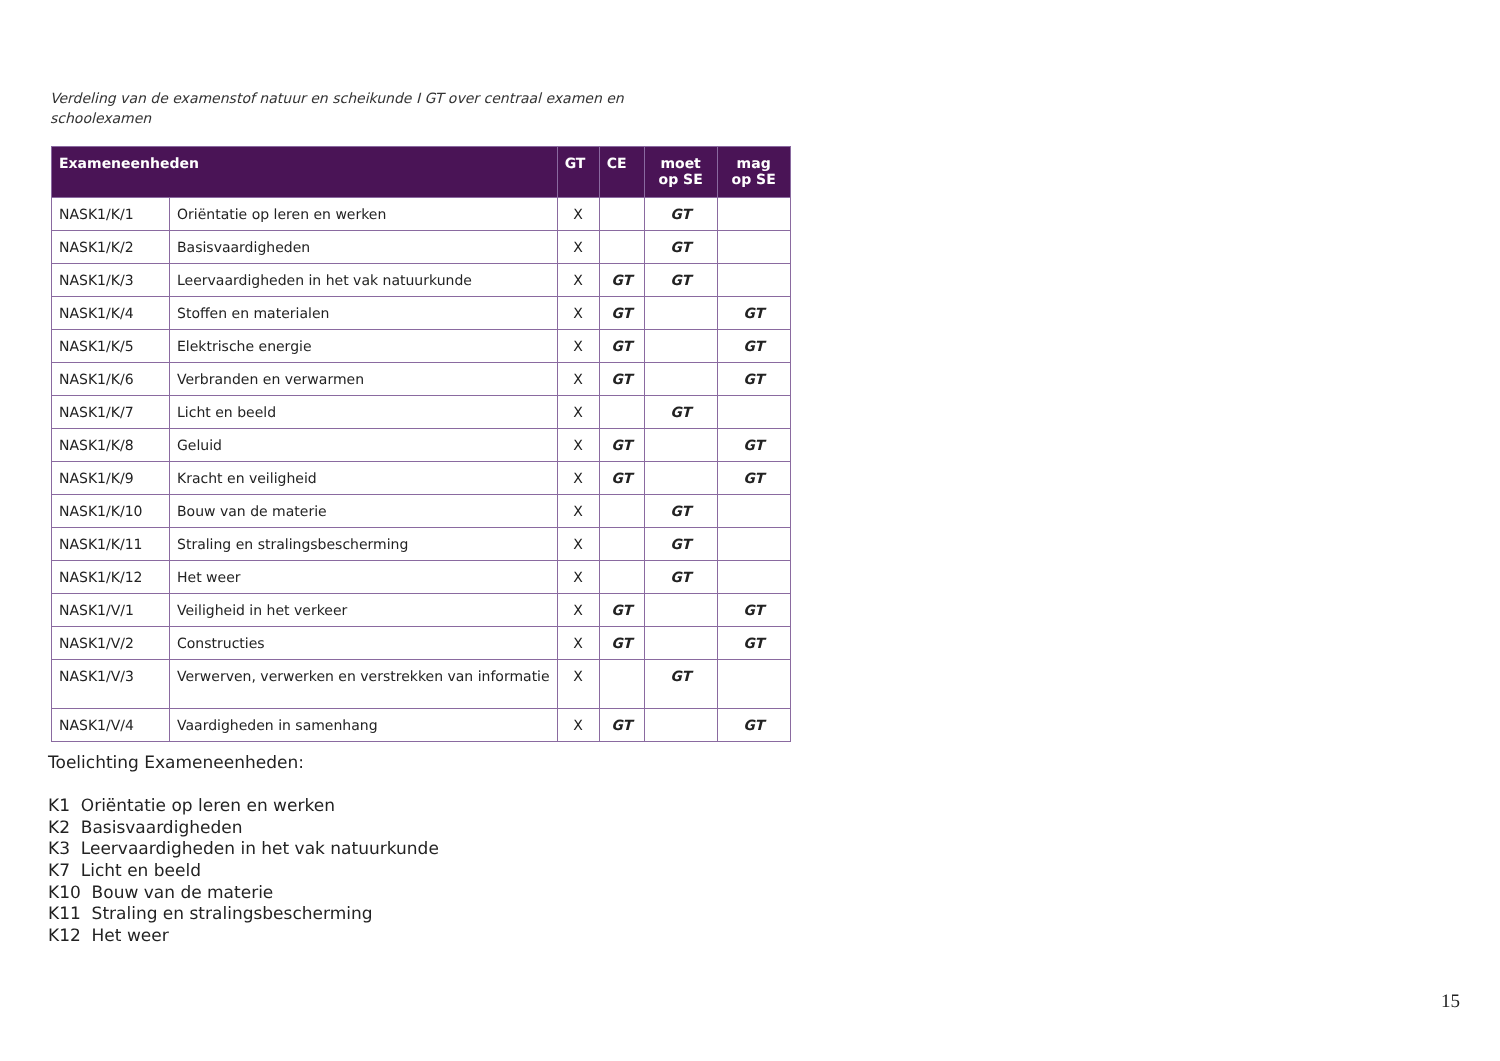Verdeling van de examenstof natuur en scheikunde I GT over centraal examen en schoolexamen
| Exameneenheden | | GT | CE | moet op SE | mag op SE |
| --- | --- | --- | --- | --- | --- |
| NASK1/K/1 | Oriëntatie op leren en werken | X | | GT | |
| NASK1/K/2 | Basisvaardigheden | X | | GT | |
| NASK1/K/3 | Leervaardigheden in het vak natuurkunde | X | GT | GT | |
| NASK1/K/4 | Stoffen en materialen | X | GT | | GT |
| NASK1/K/5 | Elektrische energie | X | GT | | GT |
| NASK1/K/6 | Verbranden en verwarmen | X | GT | | GT |
| NASK1/K/7 | Licht en beeld | X | | GT | |
| NASK1/K/8 | Geluid | X | GT | | GT |
| NASK1/K/9 | Kracht en veiligheid | X | GT | | GT |
| NASK1/K/10 | Bouw van de materie | X | | GT | |
| NASK1/K/11 | Straling en stralingsbescherming | X | | GT | |
| NASK1/K/12 | Het weer | X | | GT | |
| NASK1/V/1 | Veiligheid in het verkeer | X | GT | | GT |
| NASK1/V/2 | Constructies | X | GT | | GT |
| NASK1/V/3 | Verwerven, verwerken en verstrekken van informatie | X | | GT | |
| NASK1/V/4 | Vaardigheden in samenhang | X | GT | | GT |
Toelichting Exameneenheden:
K1 Oriëntatie op leren en werken
K2 Basisvaardigheden
K3 Leervaardigheden in het vak natuurkunde
K7 Licht en beeld
K10 Bouw van de materie
K11 Straling en stralingsbescherming
K12 Het weer
15